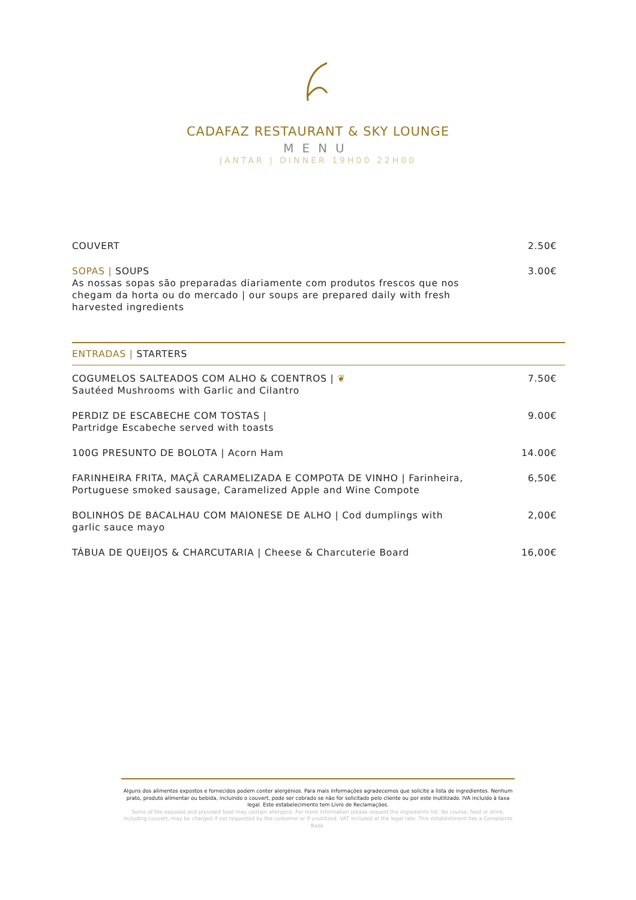CADAFAZ RESTAURANT & SKY LOUNGE
MENU
JANTAR | DINNER 19H00 22H00
COUVERT 2.50€
SOPAS | SOUPS
As nossas sopas são preparadas diariamente com produtos frescos que nos chegam da horta ou do mercado | our soups are prepared daily with fresh harvested ingredients
3.00€
ENTRADAS | STARTERS
COGUMELOS SALTEADOS COM ALHO & COENTROS | ❦
Sautéed Mushrooms with Garlic and Cilantro
7.50€
PERDIZ DE ESCABECHE COM TOSTAS |
Partridge Escabeche served with toasts
9.00€
100G PRESUNTO DE BOLOTA | Acorn Ham 14.00€
FARINHEIRA FRITA, MAÇÃ CARAMELIZADA E COMPOTA DE VINHO | Farinheira, Portuguese smoked sausage, Caramelized Apple and Wine Compote
6,50€
BOLINHOS DE BACALHAU COM MAIONESE DE ALHO | Cod dumplings with garlic sauce mayo
2,00€
TÁBUA DE QUEIJOS & CHARCUTARIA | Cheese & Charcuterie Board 16,00€
Alguns dos alimentos expostos e fornecidos podem conter alergénios. Para mais informações agradecemos que solicite a lista de ingredientes. Nenhum prato, produto alimentar ou bebida, incluindo o couvert, pode ser cobrado se não for solicitado pelo cliente ou por este inutilizado. IVA incluído à taxa legal. Este estabelecimento tem Livro de Reclamações.
Some of the exposed and provided food may contain allergens. For more information please request the ingredients list. No course, food or drink, including couvert, may be charged if not requested by the customer or if unutilized. VAT included at the legal rate. This establishment has a Complaints Book.